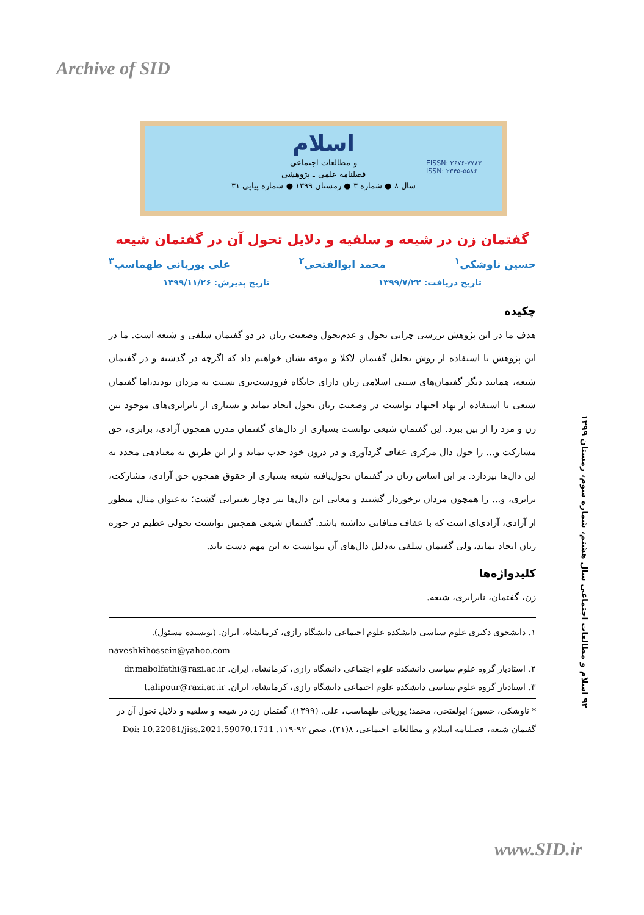Archive of SID
اسلام
و مطالعات اجتماعی
فصلنامه علمی ـ پژوهشی
سال ۸ ● شماره ۳ ● زمستان ۱۳۹۹ ● شماره پیاپی ۳۱
EISSN: ۲۶۷۶-۷۷۸۳
ISSN: ۲۳۴۵-۵۵۸۶
گفتمان زن در شیعه و سلفیه و دلایل تحول آن در گفتمان شیعه
حسین ناوشکی<sup>۱</sup> محمد ابوالفتحی<sup>۲</sup> علی پوریانی طهماسب<sup>۳</sup>
تاریخ دریافت: ۱۳۹۹/۷/۲۲ تاریخ پذیرش: ۱۳۹۹/۱۱/۲۶
چکیده
هدف ما در این پژوهش بررسی چرایی تحول و عدم‌تحول وضعیت زنان در دو گفتمان سلفی و شیعه است. ما در این پژوهش با استفاده از روش تحلیل گفتمان لاکلا و موفه نشان خواهیم داد که اگرچه در گذشته و در گفتمان شیعه، همانند دیگر گفتمان‌های سنتی اسلامی زنان دارای جایگاه فرودست‌تری نسبت به مردان بودند،اما گفتمان شیعی با استفاده از نهاد اجتهاد توانست در وضعیت زنان تحول ایجاد نماید و بسیاری از نابرابری‌های موجود بین زن و مرد را از بین ببرد. این گفتمان شیعی توانست بسیاری از دال‌های گفتمان مدرن همچون آزادی، برابری، حق مشارکت و... را حول دال مرکزی عفاف گردآوری و در درون خود جذب نماید و از این طریق به معنادهی مجدد به این دال‌ها بپردازد. بر این اساس زنان در گفتمان تحول‌یافته شیعه بسیاری از حقوق همچون حق آزادی، مشارکت، برابری، و... را همچون مردان برخوردار گشتند و معانی این دال‌ها نیز دچار تغییراتی گشت؛ به‌عنوان مثال منظور از آزادی، آزادی‌ای است که با عفاف منافاتی نداشته باشد. گفتمان شیعی همچنین توانست تحولی عظیم در حوزه زنان ایجاد نماید، ولی گفتمان سلفی به‌دلیل دال‌های آن نتوانست به این مهم دست یابد.
کلیدواژه‌ها
زن، گفتمان، نابرابری، شیعه.
۱. دانشجوی دکتری علوم سیاسی دانشکده علوم اجتماعی دانشگاه رازی، کرمانشاه، ایران. (نویسنده مسئول).
naveshkihossein@yahoo.com
۲. استادیار گروه علوم سیاسی دانشکده علوم اجتماعی دانشگاه رازی، کرمانشاه، ایران. dr.mabolfathi@razi.ac.ir
۳. استادیار گروه علوم سیاسی دانشکده علوم اجتماعی دانشگاه رازی، کرمانشاه، ایران. t.alipour@razi.ac.ir
* ناوشکی، حسین؛ ابولفتحی، محمد؛ پوریانی طهماسب، علی. (۱۳۹۹). گفتمان زن در شیعه و سلفیه و دلایل تحول آن در گفتمان شیعه، فصلنامه اسلام و مطالعات اجتماعی، ۸(۳۱)، صص ۹۲-۱۱۹. Doi: 10.22081/jiss.2021.59070.1711
۹۲ اسلام و مطالعات اجتماعی سال هشتم، شماره سوم، زمستان ۱۳۹۹
www.SID.ir